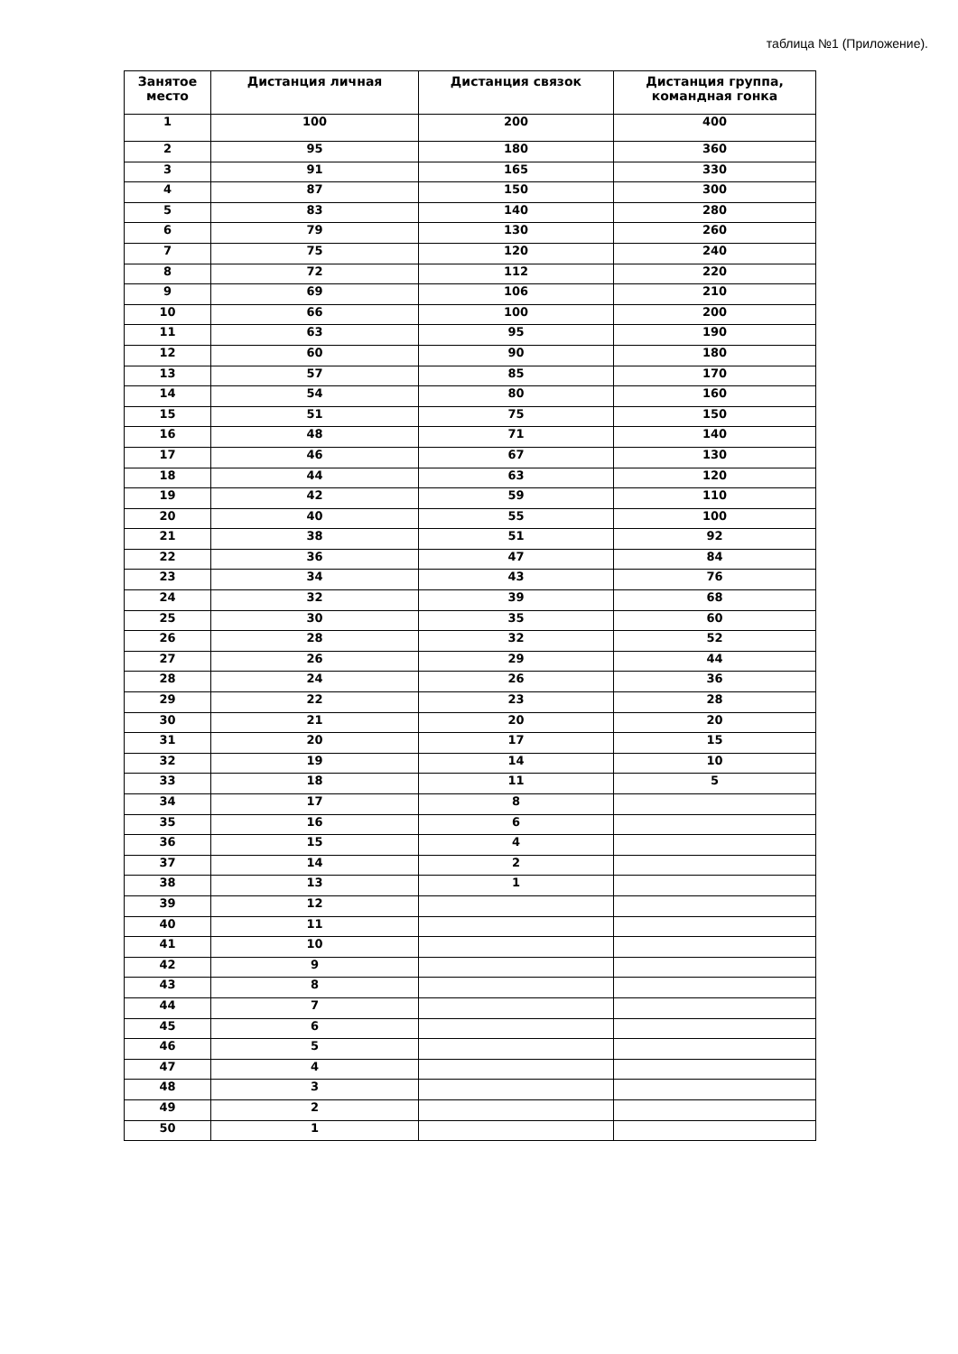таблица №1 (Приложение).
| Занятое место | Дистанция личная | Дистанция связок | Дистанция группа, командная гонка |
| --- | --- | --- | --- |
| 1 | 100 | 200 | 400 |
| 2 | 95 | 180 | 360 |
| 3 | 91 | 165 | 330 |
| 4 | 87 | 150 | 300 |
| 5 | 83 | 140 | 280 |
| 6 | 79 | 130 | 260 |
| 7 | 75 | 120 | 240 |
| 8 | 72 | 112 | 220 |
| 9 | 69 | 106 | 210 |
| 10 | 66 | 100 | 200 |
| 11 | 63 | 95 | 190 |
| 12 | 60 | 90 | 180 |
| 13 | 57 | 85 | 170 |
| 14 | 54 | 80 | 160 |
| 15 | 51 | 75 | 150 |
| 16 | 48 | 71 | 140 |
| 17 | 46 | 67 | 130 |
| 18 | 44 | 63 | 120 |
| 19 | 42 | 59 | 110 |
| 20 | 40 | 55 | 100 |
| 21 | 38 | 51 | 92 |
| 22 | 36 | 47 | 84 |
| 23 | 34 | 43 | 76 |
| 24 | 32 | 39 | 68 |
| 25 | 30 | 35 | 60 |
| 26 | 28 | 32 | 52 |
| 27 | 26 | 29 | 44 |
| 28 | 24 | 26 | 36 |
| 29 | 22 | 23 | 28 |
| 30 | 21 | 20 | 20 |
| 31 | 20 | 17 | 15 |
| 32 | 19 | 14 | 10 |
| 33 | 18 | 11 | 5 |
| 34 | 17 | 8 | |
| 35 | 16 | 6 | |
| 36 | 15 | 4 | |
| 37 | 14 | 2 | |
| 38 | 13 | 1 | |
| 39 | 12 | | |
| 40 | 11 | | |
| 41 | 10 | | |
| 42 | 9 | | |
| 43 | 8 | | |
| 44 | 7 | | |
| 45 | 6 | | |
| 46 | 5 | | |
| 47 | 4 | | |
| 48 | 3 | | |
| 49 | 2 | | |
| 50 | 1 | | |